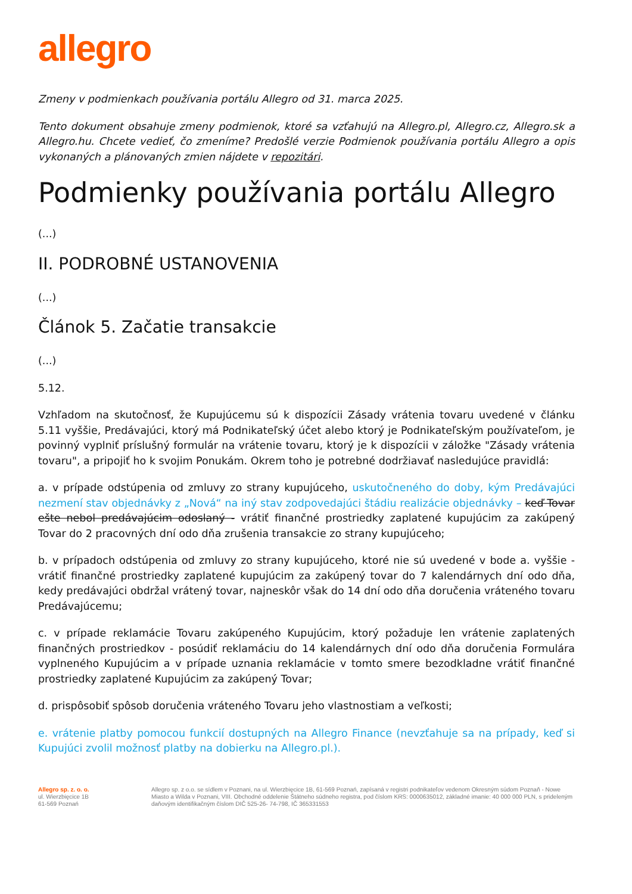allegro
Zmeny v podmienkach používania portálu Allegro od 31. marca 2025.
Tento dokument obsahuje zmeny podmienok, ktoré sa vzťahujú na Allegro.pl, Allegro.cz, Allegro.sk a Allegro.hu. Chcete vedieť, čo zmeníme? Predošlé verzie Podmienok používania portálu Allegro a opis vykonaných a plánovaných zmien nájdete v repozitári.
Podmienky používania portálu Allegro
(...)
II. PODROBNÉ USTANOVENIA
(...)
Článok 5. Začatie transakcie
(...)
5.12.
Vzhľadom na skutočnosť, že Kupujúcemu sú k dispozícii Zásady vrátenia tovaru uvedené v článku 5.11 vyššie, Predávajúci, ktorý má Podnikateľský účet alebo ktorý je Podnikateľským používateľom, je povinný vyplniť príslušný formulár na vrátenie tovaru, ktorý je k dispozícii v záložke "Zásady vrátenia tovaru", a pripojiť ho k svojim Ponukám. Okrem toho je potrebné dodržiavať nasledujúce pravidlá:
a. v prípade odstúpenia od zmluvy zo strany kupujúceho, uskutočneného do doby, kým Predávajúci nezmení stav objednávky z „Nová“ na iný stav zodpovedajúci štádiu realizácie objednávky – keď Tovar ešte nebol predávajúcim odoslaný - vrátiť finančné prostriedky zaplatené kupujúcim za zakúpený Tovar do 2 pracovných dní odo dňa zrušenia transakcie zo strany kupujúceho;
b. v prípadoch odstúpenia od zmluvy zo strany kupujúceho, ktoré nie sú uvedené v bode a. vyššie - vrátiť finančné prostriedky zaplatené kupujúcim za zakúpený tovar do 7 kalendárnych dní odo dňa, kedy predávajúci obdržal vrátený tovar, najneskôr však do 14 dní odo dňa doručenia vráteného tovaru Predávajúcemu;
c. v prípade reklamácie Tovaru zakúpeného Kupujúcim, ktorý požaduje len vrátenie zaplatených finančných prostriedkov - posúdiť reklamáciu do 14 kalendárnych dní odo dňa doručenia Formulára vyplneného Kupujúcim a v prípade uznania reklamácie v tomto smere bezodkladne vrátiť finančné prostriedky zaplatené Kupujúcim za zakúpený Tovar;
d. prispôsobiť spôsob doručenia vráteného Tovaru jeho vlastnostiam a veľkosti;
e. vrátenie platby pomocou funkcií dostupných na Allegro Finance (nevzťahuje sa na prípady, keď si Kupujúci zvolil možnosť platby na dobierku na Allegro.pl.).
Allegro sp. z. o. o.
ul. Wierzbięcice 1B
61-569 Poznań
Allegro sp. z o.o. se sídlem v Poznani, na ul. Wierzbięcice 1B, 61-569 Poznań, zapísaná v registri podnikateľov vedenom Okresným súdom Poznaň - Nowe Miasto a Wilda v Poznani, VIII. Obchodné oddelenie Štátneho súdneho registra, pod číslom KRS: 0000635012, základné imanie: 40 000 000 PLN, s prideleným daňovým identifikačným číslom DIČ 525-26- 74-798, IČ 365331553